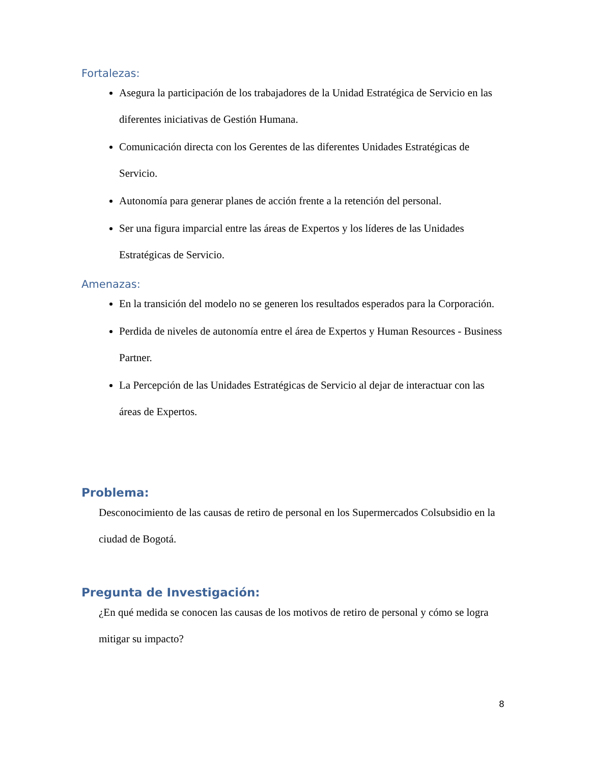Fortalezas:
Asegura la participación de los trabajadores de la Unidad Estratégica de Servicio en las diferentes iniciativas de Gestión Humana.
Comunicación directa con los Gerentes de las diferentes Unidades Estratégicas de Servicio.
Autonomía para generar planes de acción frente a la retención del personal.
Ser una figura imparcial entre las áreas de Expertos y los líderes de las Unidades Estratégicas de Servicio.
Amenazas:
En la transición del modelo no se generen los resultados esperados para la Corporación.
Perdida de niveles de autonomía entre el área de Expertos y Human Resources - Business Partner.
La Percepción de las Unidades Estratégicas de Servicio al dejar de interactuar con las áreas de Expertos.
Problema:
Desconocimiento de las causas de retiro de personal en los Supermercados Colsubsidio en la ciudad de Bogotá.
Pregunta de Investigación:
¿En qué medida se conocen las causas de los motivos de retiro de personal y cómo se logra mitigar su impacto?
8